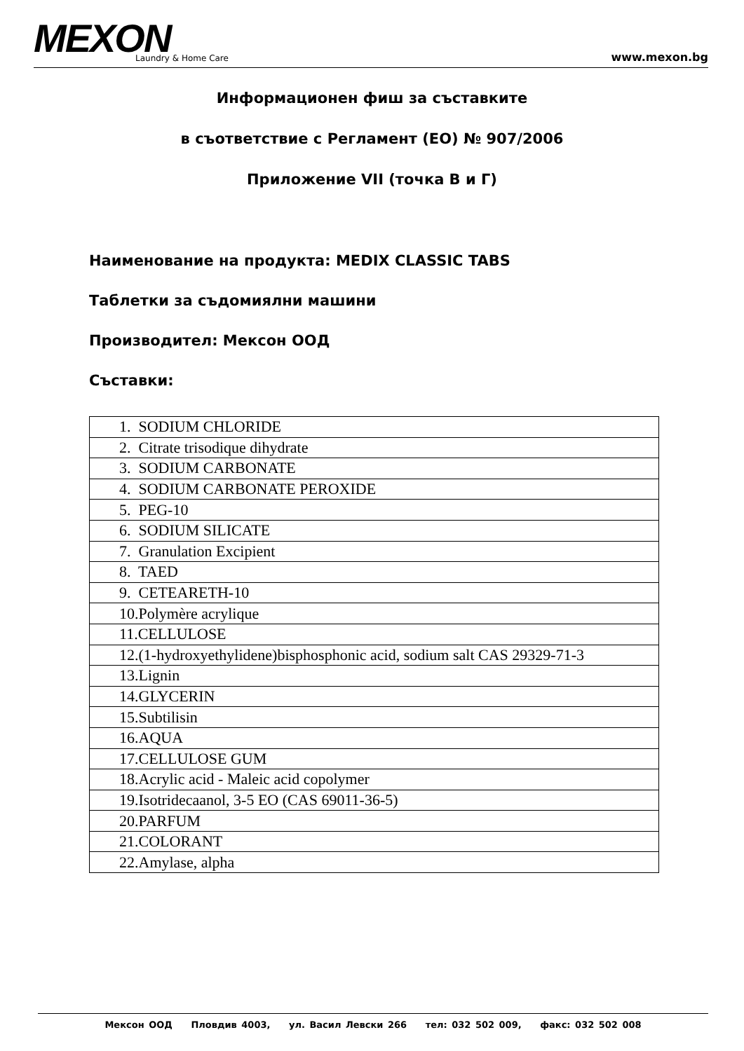MEXON Laundry & Home Care www.mexon.bg
Информационен фиш за съставките
в съответствие с Регламент (ЕО) № 907/2006
Приложение VII (точка В и Г)
Наименование на продукта: MEDIX CLASSIC TABS
Таблетки за съдомиялни машини
Производител: Мексон ООД
Съставки:
| 1. SODIUM CHLORIDE |
| 2. Citrate trisodique dihydrate |
| 3. SODIUM CARBONATE |
| 4. SODIUM CARBONATE PEROXIDE |
| 5. PEG-10 |
| 6. SODIUM SILICATE |
| 7. Granulation Excipient |
| 8. TAED |
| 9. CETEARETH-10 |
| 10.Polymère acrylique |
| 11.CELLULOSE |
| 12.(1-hydroxyethylidene)bisphosphonic acid, sodium salt CAS 29329-71-3 |
| 13.Lignin |
| 14.GLYCERIN |
| 15.Subtilisin |
| 16.AQUA |
| 17.CELLULOSE GUM |
| 18.Acrylic acid - Maleic acid copolymer |
| 19.Isotridecaanol, 3-5 EO (CAS 69011-36-5) |
| 20.PARFUM |
| 21.COLORANT |
| 22.Amylase, alpha |
Мексон ООД Пловдив 4003, ул. Васил Левски 266 тел: 032 502 009, факс: 032 502 008